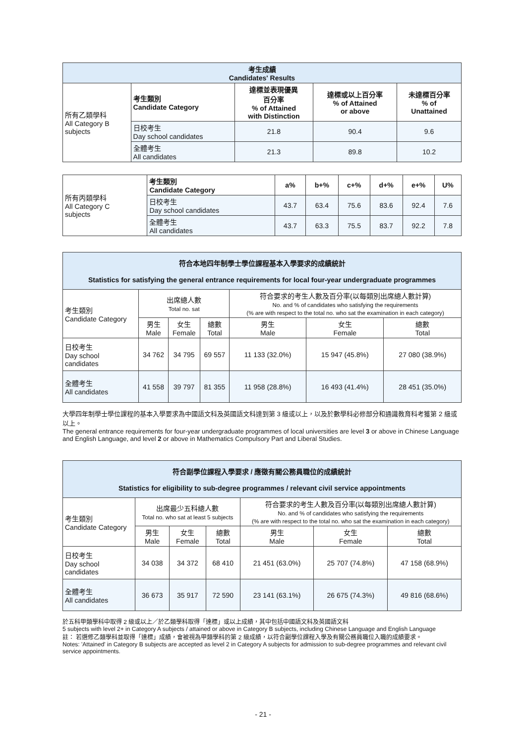| 考生成績 Candidates' Results | | | | |
| --- | --- | --- | --- | --- |
| 所有乙類學科 All Category B subjects | 考生類別 Candidate Category | 達標並表現優異 百分率 % of Attained with Distinction | 達標或以上百分率 % of Attained or above | 未達標百分率 % of Unattained |
| | 日校考生 Day school candidates | 21.8 | 90.4 | 9.6 |
| | 全體考生 All candidates | 21.3 | 89.8 | 10.2 |
| 所有丙類學科 All Category C subjects | 考生類別 Candidate Category | a% | b+% | c+% | d+% | e+% | U% |
| | 日校考生 Day school candidates | 43.7 | 63.4 | 75.6 | 83.6 | 92.4 | 7.6 |
| | 全體考生 All candidates | 43.7 | 63.3 | 75.5 | 83.7 | 92.2 | 7.8 |
| 符合本地四年制學士學位課程基本入學要求的成績統計 Statistics for satisfying the general entrance requirements for local four-year undergraduate programmes | | | | | | |
| --- | --- | --- | --- | --- | --- | --- |
| 考生類別 Candidate Category | 出席總人數 Total no. sat | | | 符合要求的考生人數及百分率(以每類別出席總人數計算) No. and % of candidates who satisfying the requirements (% are with respect to the total no. who sat the examination in each category) | | |
| | 男生 Male | 女生 Female | 總數 Total | 男生 Male | 女生 Female | 總數 Total |
| 日校考生 Day school candidates | 34 762 | 34 795 | 69 557 | 11 133 (32.0%) | 15 947 (45.8%) | 27 080 (38.9%) |
| 全體考生 All candidates | 41 558 | 39 797 | 81 355 | 11 958 (28.8%) | 16 493 (41.4%) | 28 451 (35.0%) |
大學四年制學士學位課程的基本入學要求為中國語文科及英國語文科達到第 3 級或以上，以及於數學科必修部分和通識教育科考獲第 2 級或以上。
The general entrance requirements for four-year undergraduate programmes of local universities are level 3 or above in Chinese Language and English Language, and level 2 or above in Mathematics Compulsory Part and Liberal Studies.
| 符合副學位課程入學要求 / 應徵有關公務員職位的成績統計 Statistics for eligibility to sub-degree programmes / relevant civil service appointments | | | | | | |
| --- | --- | --- | --- | --- | --- | --- |
| 考生類別 Candidate Category | 出席最少五科總人數 Total no. who sat at least 5 subjects | | | 符合要求的考生人數及百分率(以每類別出席總人數計算) No. and % of candidates who satisfying the requirements (% are with respect to the total no. who sat the examination in each category) | | |
| | 男生 Male | 女生 Female | 總數 Total | 男生 Male | 女生 Female | 總數 Total |
| 日校考生 Day school candidates | 34 038 | 34 372 | 68 410 | 21 451 (63.0%) | 25 707 (74.8%) | 47 158 (68.9%) |
| 全體考生 All candidates | 36 673 | 35 917 | 72 590 | 23 141 (63.1%) | 26 675 (74.3%) | 49 816 (68.6%) |
於五科甲類學科中取得 2 級或以上／於乙類學科取得「達標」或以上成績，其中包括中國語文科及英國語文科
5 subjects with level 2+ in Category A subjects / attained or above in Category B subjects, including Chinese Language and English Language
註： 若選修乙類學科並取得「達標」成績，會被視為甲類學科的第 2 級成績，以符合副學位課程入學及有關公務員職位入職的成績要求。
Notes: 'Attained' in Category B subjects are accepted as level 2 in Category A subjects for admission to sub-degree programmes and relevant civil service appointments.
- 21 -